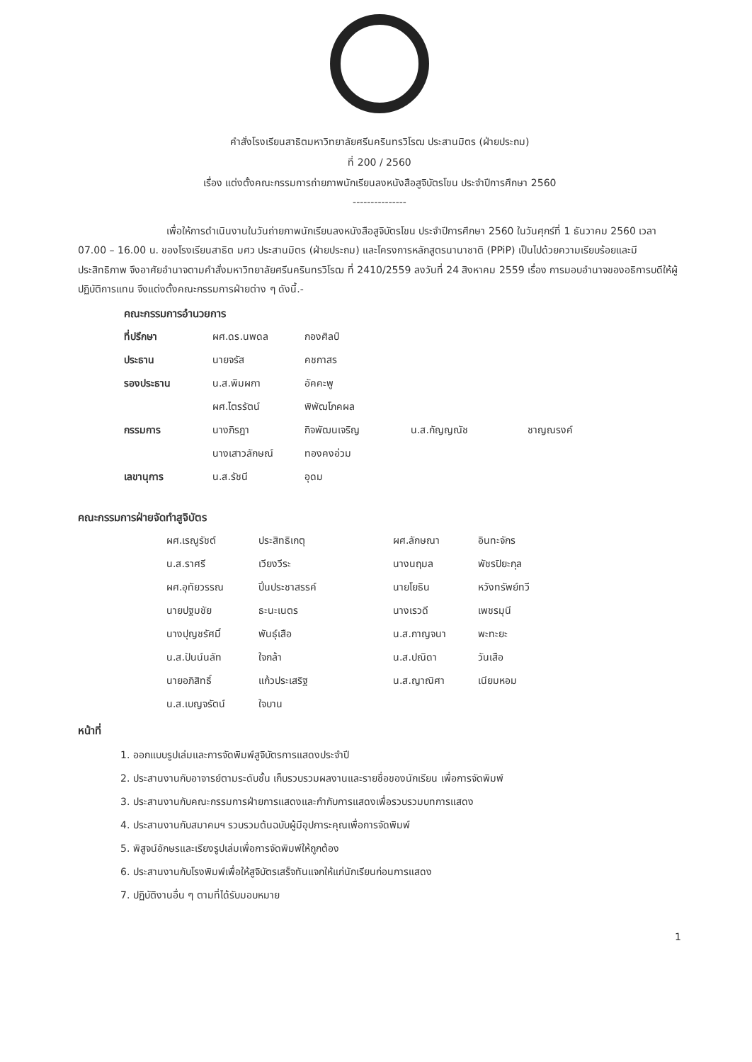คำสั่งโรงเรียนสาธิตมหาวิทยาลัยศรีนครินทรวิโรฒ ประสานมิตร (ฝ่ายประถม)
ที่ 200 / 2560
เรื่อง แต่งตั้งคณะกรรมการถ่ายภาพนักเรียนลงหนังสือสูจิบัตรโขน ประจำปีการศึกษา 2560
---------------
เพื่อให้การดำเนินงานในวันถ่ายภาพนักเรียนลงหนังสือสูจิบัตรโขน ประจำปีการศึกษา 2560 ในวันศุกร์ที่ 1 ธันวาคม 2560 เวลา 07.00 – 16.00 น. ของโรงเรียนสาธิต มศว ประสานมิตร (ฝ่ายประถม) และโครงการหลักสูตรนานาชาติ (PPiP) เป็นไปด้วยความเรียบร้อยและมีประสิทธิภาพ จึงอาศัยอำนาจตามคำสั่งมหาวิทยาลัยศรีนครินทรวิโรฒ ที่ 2410/2559 ลงวันที่ 24 สิงหาคม 2559 เรื่อง การมอบอำนาจของอธิการบดีให้ผู้ปฏิบัติการแทน จึงแต่งตั้งคณะกรรมการฝ่ายต่าง ๆ ดังนี้.-
คณะกรรมการอำนวยการ
| ที่ปรึกษา | ผศ.ดร.นพดล | กองศิลป์ | | |
| ประธาน | นายจรัส | คชกาสร | | |
| รองประธาน | น.ส.พิมผกา | อัคคะพู | | |
| | ผศ.ไตรรัตน์ | พิพัฒโภคผล | | |
| กรรมการ | นางภิรฎา | กิจพัฒนเจริญ | น.ส.กัญญณัช | ชาญณรงค์ |
| | นางเสาวลักษณ์ | ทองคงอ่วม | | |
| เลขานุการ | น.ส.รัชนี | อุดม | | |
คณะกรรมการฝ่ายจัดทำสูจิบัตร
| ผศ.เรณูรัชต์ | ประสิทธิเกตุ | ผศ.ลักษณา | อินทะจักร |
| น.ส.ราศรี | เวียงวีระ | นางนฤมล | พัชรปิยะกุล |
| ผศ.อุทัยวรรณ | ปิ่นประชาสรรค์ | นายโยธิน | หวังทรัพย์ทวี |
| นายปฐมชัย | ธะนะเนตร | นางเรวดี | เพชรมุนี |
| นางปุญชรัศมิ์ | พันธุ์เสือ | น.ส.กาญจนา | พะทะยะ |
| น.ส.ปันน์นลัท | ใจกล้า | น.ส.ปณิดา | วันเสือ |
| นายอภิสิทธิ์ | แก้วประเสริฐ | น.ส.ญาณิศา | เนียมหอม |
| น.ส.เบญจรัตน์ | ใจบาน | | |
หน้าที่
1. ออกแบบรูปเล่มและการจัดพิมพ์สูจิบัตรการแสดงประจำปี
2. ประสานงานกับอาจารย์ตามระดับชั้น เก็บรวบรวมผลงานและรายชื่อของนักเรียน เพื่อการจัดพิมพ์
3. ประสานงานกับคณะกรรมการฝ่ายการแสดงและกำกับการแสดงเพื่อรวบรวมบทการแสดง
4. ประสานงานกับสมาคมฯ รวบรวมต้นฉบับผู้มีอุปการะคุณเพื่อการจัดพิมพ์
5. พิสูจน์อักษรและเรียงรูปเล่มเพื่อการจัดพิมพ์ให้ถูกต้อง
6. ประสานงานกับโรงพิมพ์เพื่อให้สูจิบัตรเสร็จทันแจกให้แก่นักเรียนก่อนการแสดง
7. ปฏิบัติงานอื่น ๆ ตามที่ได้รับมอบหมาย
1